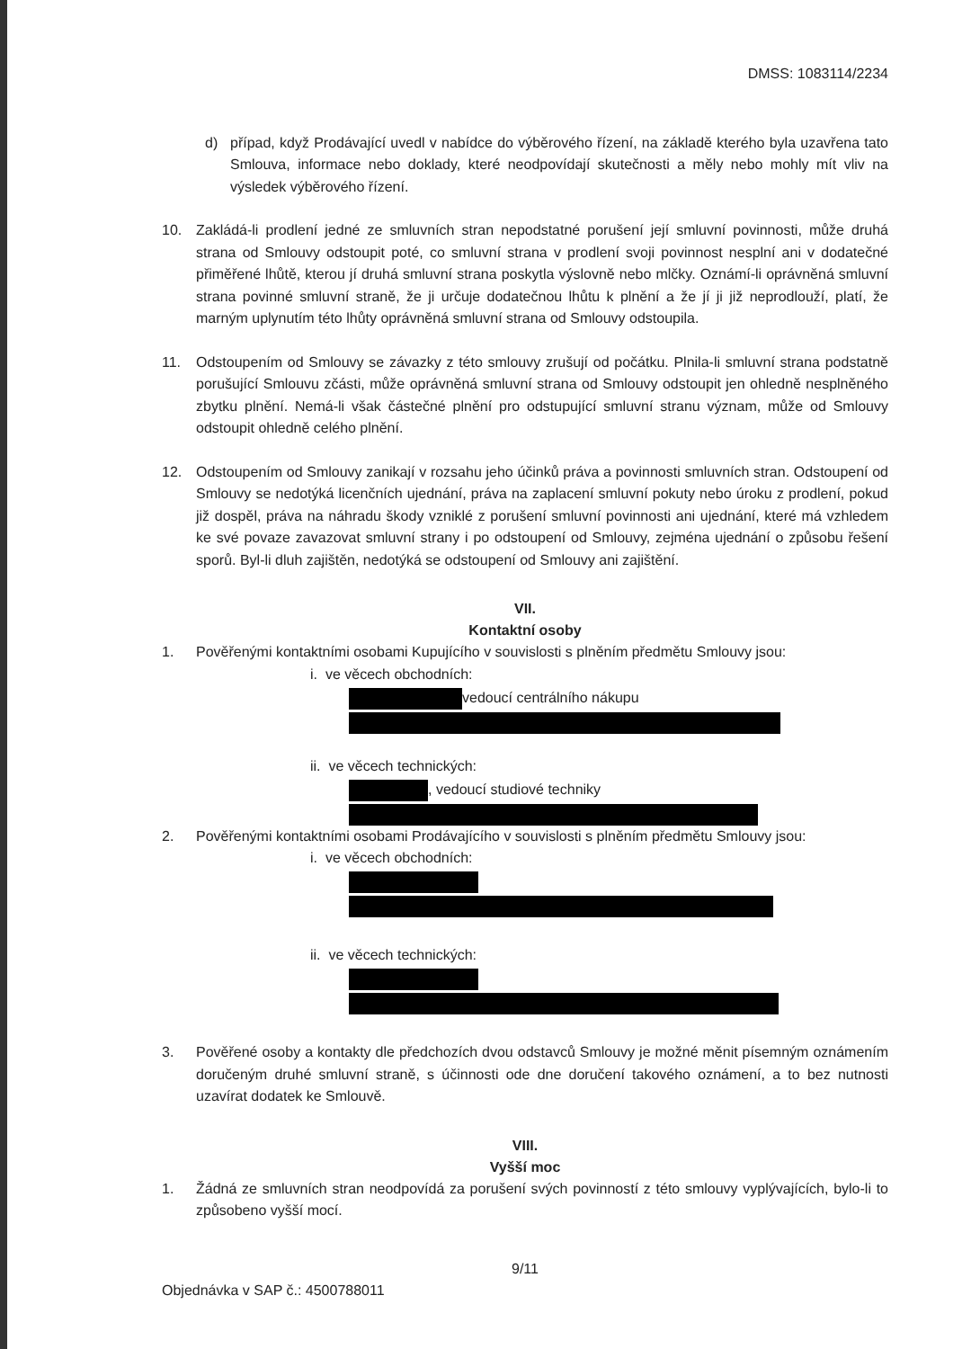DMSS: 1083114/2234
d) případ, když Prodávající uvedl v nabídce do výběrového řízení, na základě kterého byla uzavřena tato Smlouva, informace nebo doklady, které neodpovídají skutečnosti a měly nebo mohly mít vliv na výsledek výběrového řízení.
10. Zakládá-li prodlení jedné ze smluvních stran nepodstatné porušení její smluvní povinnosti, může druhá strana od Smlouvy odstoupit poté, co smluvní strana v prodlení svoji povinnost nesplní ani v dodatečné přiměřené lhůtě, kterou jí druhá smluvní strana poskytla výslovně nebo mlčky. Oznámí-li oprávněná smluvní strana povinné smluvní straně, že ji určuje dodatečnou lhůtu k plnění a že jí ji již neprodlouží, platí, že marným uplynutím této lhůty oprávněná smluvní strana od Smlouvy odstoupila.
11. Odstoupením od Smlouvy se závazky z této smlouvy zrušují od počátku. Plnila-li smluvní strana podstatně porušující Smlouvu zčásti, může oprávněná smluvní strana od Smlouvy odstoupit jen ohledně nesplněného zbytku plnění. Nemá-li však částečné plnění pro odstupující smluvní stranu význam, může od Smlouvy odstoupit ohledně celého plnění.
12. Odstoupením od Smlouvy zanikají v rozsahu jeho účinků práva a povinnosti smluvních stran. Odstoupení od Smlouvy se nedotýká licenčních ujednání, práva na zaplacení smluvní pokuty nebo úroku z prodlení, pokud již dospěl, práva na náhradu škody vzniklé z porušení smluvní povinnosti ani ujednání, které má vzhledem ke své povaze zavazovat smluvní strany i po odstoupení od Smlouvy, zejména ujednání o způsobu řešení sporů. Byl-li dluh zajištěn, nedotýká se odstoupení od Smlouvy ani zajištění.
VII.
Kontaktní osoby
1. Pověřenými kontaktními osobami Kupujícího v souvislosti s plněním předmětu Smlouvy jsou:
i. ve věcech obchodních:
vedoucí centrálního nákupu
ii. ve věcech technických:
, vedoucí studiové techniky
2. Pověřenými kontaktními osobami Prodávajícího v souvislosti s plněním předmětu Smlouvy jsou:
i. ve věcech obchodních:
ii. ve věcech technických:
3. Pověřené osoby a kontakty dle předchozích dvou odstavců Smlouvy je možné měnit písemným oznámením doručeným druhé smluvní straně, s účinnosti ode dne doručení takového oznámení, a to bez nutnosti uzavírat dodatek ke Smlouvě.
VIII.
Vyšší moc
1. Žádná ze smluvních stran neodpovídá za porušení svých povinností z této smlouvy vyplývajících, bylo-li to způsobeno vyšší mocí.
9/11
Objednávka v SAP č.: 4500788011